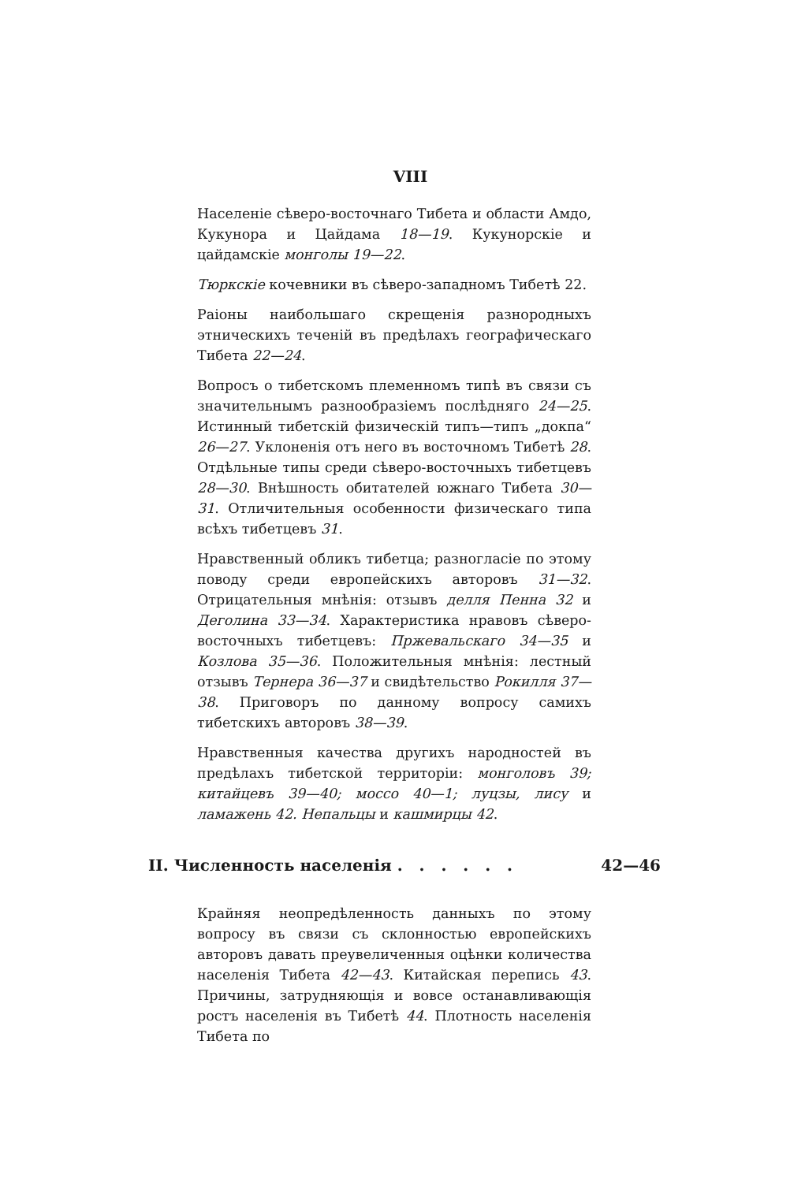VIII
Населеніе сѣверо-восточнаго Тибета и области Амдо, Кукунора и Цайдама 18—19. Кукунорскіе и цайдамскіе монголы 19—22.
Тюркскіе кочевники въ сѣверо-западномъ Тибетѣ 22.
Раіоны наибольшаго скрещенія разнородныхъ этническихъ теченій въ предѣлахъ географическаго Тибета 22—24.
Вопросъ о тибетскомъ племенномъ типѣ въ связи съ значительнымъ разнообразіемъ послѣдняго 24—25. Истинный тибетскій физическій типъ—типъ „докпа“ 26—27. Уклоненія отъ него въ восточномъ Тибетѣ 28. Отдѣльные типы среди сѣверо-восточныхъ тибетцевъ 28—30. Внѣшность обитателей южнаго Тибета 30—31. Отличительныя особенности физическаго типа всѣхъ тибетцевъ 31.
Нравственный обликъ тибетца; разногласіе по этому поводу среди европейскихъ авторовъ 31—32. Отрицательныя мнѣнія: отзывъ делля Пенна 32 и Деголина 33—34. Характеристика нравовъ сѣверо-восточныхъ тибетцевъ: Пржевальскаго 34—35 и Козлова 35—36. Положительныя мнѣнія: лестный отзывъ Тернера 36—37 и свидѣтельство Рокилля 37—38. Приговоръ по данному вопросу самихъ тибетскихъ авторовъ 38—39.
Нравственныя качества другихъ народностей въ предѣлахъ тибетской территоріи: монголовъ 39; китайцевъ 39—40; моссо 40—1; луцзы, лису и ламажень 42. Непальцы и кашмирцы 42.
II. Численность населенія . . . . . . 42—46
Крайняя неопредѣленность данныхъ по этому вопросу въ связи съ склонностью европейскихъ авторовъ давать преувеличенныя оцѣнки количества населенія Тибета 42—43. Китайская перепись 43. Причины, затрудняющія и вовсе останавливающія ростъ населенія въ Тибетѣ 44. Плотность населенія Тибета по